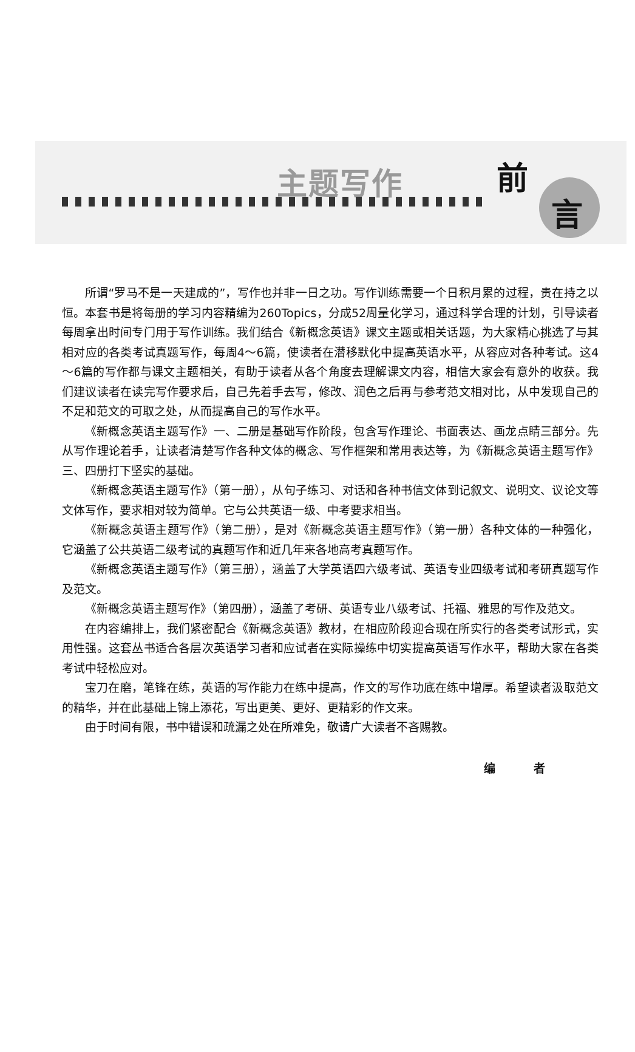主题写作 前
言
所谓“罗马不是一天建成的”，写作也并非一日之功。写作训练需要一个日积月累的过程，贵在持之以恒。本套书是将每册的学习内容精编为260Topics，分成52周量化学习，通过科学合理的计划，引导读者每周拿出时间专门用于写作训练。我们结合《新概念英语》课文主题或相关话题，为大家精心挑选了与其相对应的各类考试真题写作，每周4～6篇，使读者在潜移默化中提高英语水平，从容应对各种考试。这4～6篇的写作都与课文主题相关，有助于读者从各个角度去理解课文内容，相信大家会有意外的收获。我们建议读者在读完写作要求后，自己先着手去写，修改、润色之后再与参考范文相对比，从中发现自己的不足和范文的可取之处，从而提高自己的写作水平。
《新概念英语主题写作》一、二册是基础写作阶段，包含写作理论、书面表达、画龙点睛三部分。先从写作理论着手，让读者清楚写作各种文体的概念、写作框架和常用表达等，为《新概念英语主题写作》三、四册打下坚实的基础。
《新概念英语主题写作》（第一册），从句子练习、对话和各种书信文体到记叙文、说明文、议论文等文体写作，要求相对较为简单。它与公共英语一级、中考要求相当。
《新概念英语主题写作》（第二册），是对《新概念英语主题写作》（第一册）各种文体的一种强化，它涵盖了公共英语二级考试的真题写作和近几年来各地高考真题写作。
《新概念英语主题写作》（第三册），涵盖了大学英语四六级考试、英语专业四级考试和考研真题写作及范文。
《新概念英语主题写作》（第四册），涵盖了考研、英语专业八级考试、托福、雅思的写作及范文。
在内容编排上，我们紧密配合《新概念英语》教材，在相应阶段迎合现在所实行的各类考试形式，实用性强。这套丛书适合各层次英语学习者和应试者在实际操练中切实提高英语写作水平，帮助大家在各类考试中轻松应对。
宝刀在磨，笔锋在练，英语的写作能力在练中提高，作文的写作功底在练中增厚。希望读者汲取范文的精华，并在此基础上锦上添花，写出更美、更好、更精彩的作文来。
由于时间有限，书中错误和疏漏之处在所难免，敬请广大读者不吝赐教。
编 者